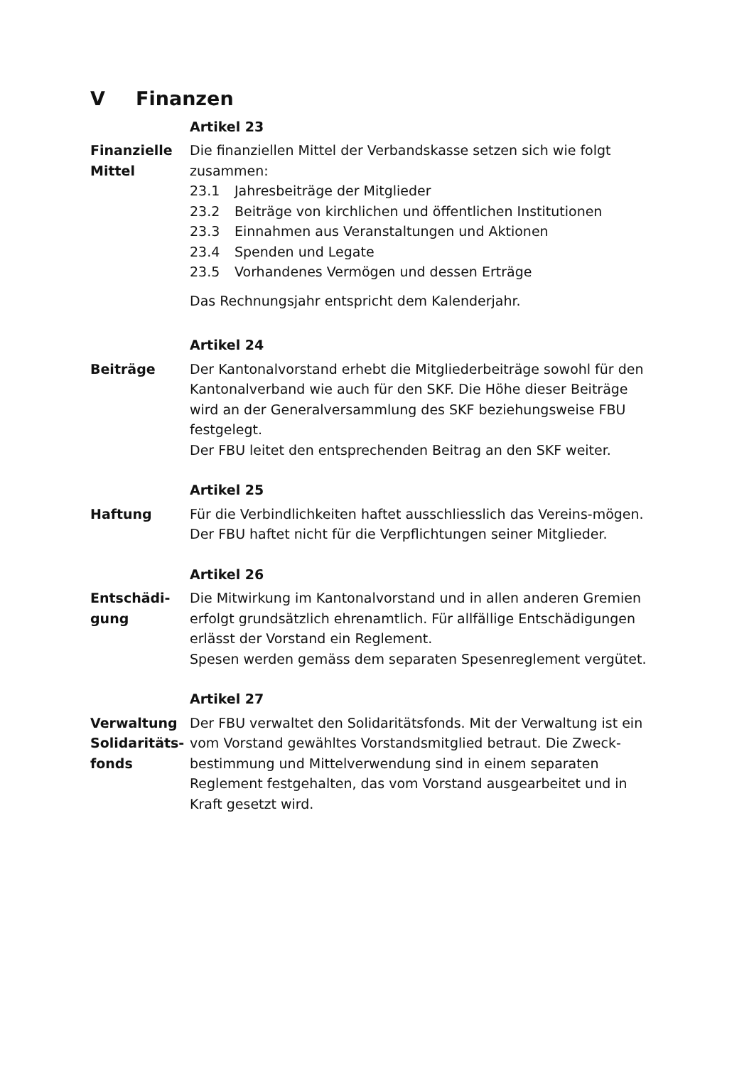V Finanzen
Artikel 23
Finanzielle
Mittel
Die finanziellen Mittel der Verbandskasse setzen sich wie folgt zusammen:
23.1 Jahresbeiträge der Mitglieder
23.2 Beiträge von kirchlichen und öffentlichen Institutionen
23.3 Einnahmen aus Veranstaltungen und Aktionen
23.4 Spenden und Legate
23.5 Vorhandenes Vermögen und dessen Erträge
Das Rechnungsjahr entspricht dem Kalenderjahr.
Artikel 24
Beiträge Der Kantonalvorstand erhebt die Mitgliederbeiträge sowohl für den Kantonalverband wie auch für den SKF. Die Höhe dieser Beiträge wird an der Generalversammlung des SKF beziehungsweise FBU festgelegt.
Der FBU leitet den entsprechenden Beitrag an den SKF weiter.
Artikel 25
Haftung Für die Verbindlichkeiten haftet ausschliesslich das Vereins-mögen. Der FBU haftet nicht für die Verpflichtungen seiner Mitglieder.
Artikel 26
Entschädi-
gung
Die Mitwirkung im Kantonalvorstand und in allen anderen Gremien erfolgt grundsätzlich ehrenamtlich. Für allfällige Entschädigungen erlässt der Vorstand ein Reglement.
Spesen werden gemäss dem separaten Spesenreglement vergütet.
Artikel 27
Verwaltung
Solidaritäts-
fonds
Der FBU verwaltet den Solidaritätsfonds. Mit der Verwaltung ist ein vom Vorstand gewähltes Vorstandsmitglied betraut. Die Zweck-bestimmung und Mittelverwendung sind in einem separaten Reglement festgehalten, das vom Vorstand ausgearbeitet und in Kraft gesetzt wird.